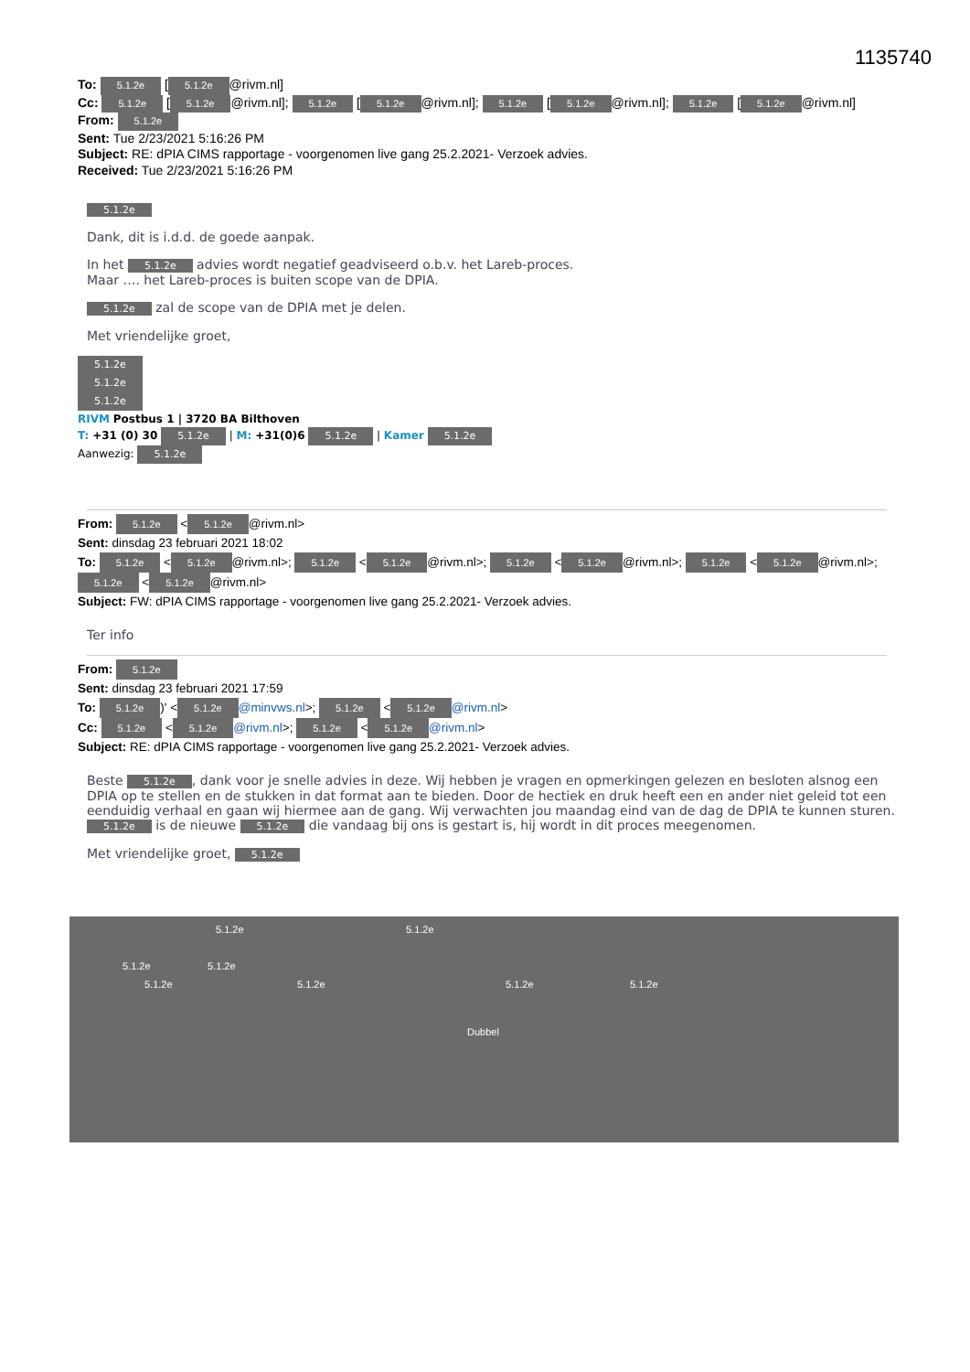1135740
To: 5.1.2e [5.1.2e @rivm.nl]
Cc: 5.1.2e [5.1.2e @rivm.nl]; 5.1.2e [5.1.2e @rivm.nl]; 5.1.2e [5.1.2e @rivm.nl]; 5.1.2e [5.1.2e @rivm.nl]
From: 5.1.2e
Sent: Tue 2/23/2021 5:16:26 PM
Subject: RE: dPIA CIMS rapportage - voorgenomen live gang 25.2.2021- Verzoek advies.
Received: Tue 2/23/2021 5:16:26 PM
5.1.2e
Dank, dit is i.d.d. de goede aanpak.
In het 5.1.2e advies wordt negatief geadviseerd o.b.v. het Lareb-proces.
Maar …. het Lareb-proces is buiten scope van de DPIA.
5.1.2e zal de scope van de DPIA met je delen.
Met vriendelijke groet,
5.1.2e
5.1.2e
5.1.2e
RIVM Postbus 1 | 3720 BA Bilthoven
T: +31 (0) 30 5.1.2e | M: +31(0)6 5.1.2e | Kamer 5.1.2e
Aanwezig: 5.1.2e
From: 5.1.2e < 5.1.2e @rivm.nl>
Sent: dinsdag 23 februari 2021 18:02
To: 5.1.2e < 5.1.2e @rivm.nl>; 5.1.2e < 5.1.2e @rivm.nl>; 5.1.2e < 5.1.2e @rivm.nl>; 5.1.2e < 5.1.2e @rivm.nl>; 5.1.2e < 5.1.2e @rivm.nl>
Subject: FW: dPIA CIMS rapportage - voorgenomen live gang 25.2.2021- Verzoek advies.
Ter info
From: 5.1.2e
Sent: dinsdag 23 februari 2021 17:59
To: 5.1.2e)' < 5.1.2e @minvws.nl>; 5.1.2e < 5.1.2e @rivm.nl>
Cc: 5.1.2e < 5.1.2e @rivm.nl>; 5.1.2e < 5.1.2e @rivm.nl>
Subject: RE: dPIA CIMS rapportage - voorgenomen live gang 25.2.2021- Verzoek advies.
Beste 5.1.2e, dank voor je snelle advies in deze. Wij hebben je vragen en opmerkingen gelezen en besloten alsnog een DPIA op te stellen en de stukken in dat format aan te bieden. Door de hectiek en druk heeft een en ander niet geleid tot een eenduidig verhaal en gaan wij hiermee aan de gang. Wij verwachten jou maandag eind van de dag de DPIA te kunnen sturen. 5.1.2e is de nieuwe 5.1.2e die vandaag bij ons is gestart is, hij wordt in dit proces meegenomen.
Met vriendelijke groet, 5.1.2e
5.1.2e 5.1.2e
5.1.2e 5.1.2e
5.1.2e 5.1.2e 5.1.2e 5.1.2e
Dubbel